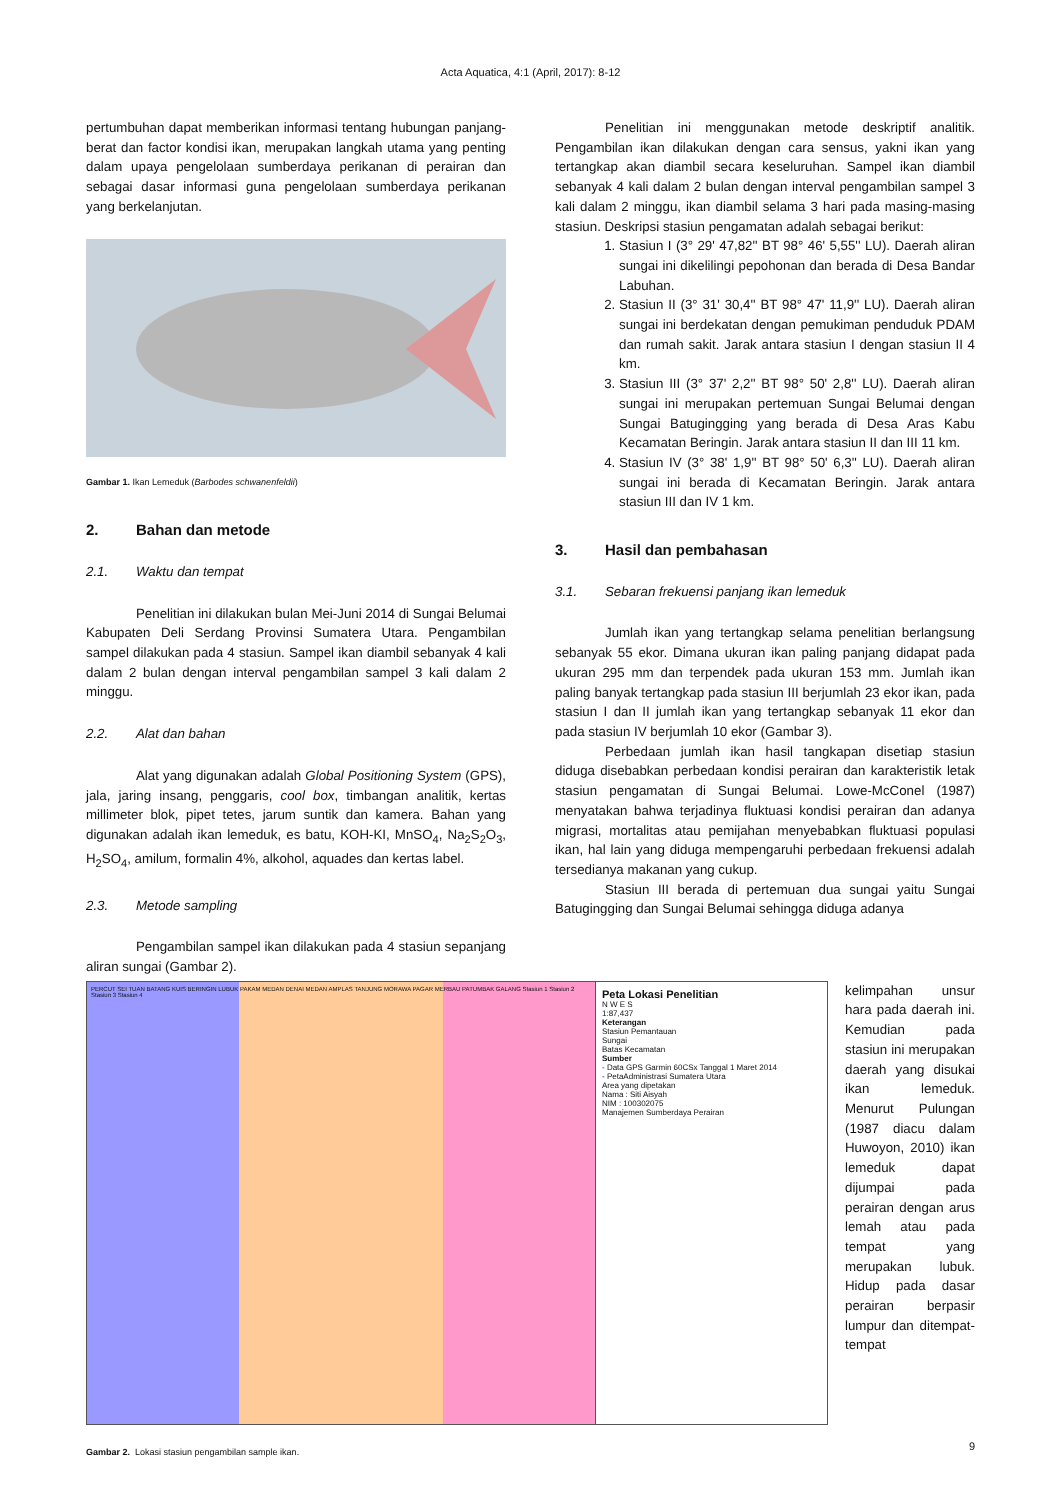Acta Aquatica, 4:1 (April, 2017): 8-12
pertumbuhan dapat memberikan informasi tentang hubungan panjang-berat dan factor kondisi ikan, merupakan langkah utama yang penting dalam upaya pengelolaan sumberdaya perikanan di perairan dan sebagai dasar informasi guna pengelolaan sumberdaya perikanan yang berkelanjutan.
Gambar 1. Ikan Lemeduk (Barbodes schwanenfeldii)
2. Bahan dan metode
2.1. Waktu dan tempat
Penelitian ini dilakukan bulan Mei-Juni 2014 di Sungai Belumai Kabupaten Deli Serdang Provinsi Sumatera Utara. Pengambilan sampel dilakukan pada 4 stasiun. Sampel ikan diambil sebanyak 4 kali dalam 2 bulan dengan interval pengambilan sampel 3 kali dalam 2 minggu.
2.2. Alat dan bahan
Alat yang digunakan adalah Global Positioning System (GPS), jala, jaring insang, penggaris, cool box, timbangan analitik, kertas millimeter blok, pipet tetes, jarum suntik dan kamera. Bahan yang digunakan adalah ikan lemeduk, es batu, KOH-KI, MnSO<sub>4</sub>, Na<sub>2</sub>S<sub>2</sub>O<sub>3</sub>, H<sub>2</sub>SO<sub>4</sub>, amilum, formalin 4%, alkohol, aquades dan kertas label.
2.3. Metode sampling
Pengambilan sampel ikan dilakukan pada 4 stasiun sepanjang aliran sungai (Gambar 2).
Penelitian ini menggunakan metode deskriptif analitik. Pengambilan ikan dilakukan dengan cara sensus, yakni ikan yang tertangkap akan diambil secara keseluruhan. Sampel ikan diambil sebanyak 4 kali dalam 2 bulan dengan interval pengambilan sampel 3 kali dalam 2 minggu, ikan diambil selama 3 hari pada masing-masing stasiun. Deskripsi stasiun pengamatan adalah sebagai berikut:
1. Stasiun I (3° 29' 47,82'' BT 98° 46' 5,55'' LU). Daerah aliran sungai ini dikelilingi pepohonan dan berada di Desa Bandar Labuhan.
2. Stasiun II (3° 31' 30,4'' BT 98° 47' 11,9'' LU). Daerah aliran sungai ini berdekatan dengan pemukiman penduduk PDAM dan rumah sakit. Jarak antara stasiun I dengan stasiun II 4 km.
3. Stasiun III (3° 37' 2,2'' BT 98° 50' 2,8'' LU). Daerah aliran sungai ini merupakan pertemuan Sungai Belumai dengan Sungai Batugingging yang berada di Desa Aras Kabu Kecamatan Beringin. Jarak antara stasiun II dan III 11 km.
4. Stasiun IV (3° 38' 1,9'' BT 98° 50' 6,3'' LU). Daerah aliran sungai ini berada di Kecamatan Beringin. Jarak antara stasiun III dan IV 1 km.
3. Hasil dan pembahasan
3.1. Sebaran frekuensi panjang ikan lemeduk
Jumlah ikan yang tertangkap selama penelitian berlangsung sebanyak 55 ekor. Dimana ukuran ikan paling panjang didapat pada ukuran 295 mm dan terpendek pada ukuran 153 mm. Jumlah ikan paling banyak tertangkap pada stasiun III berjumlah 23 ekor ikan, pada stasiun I dan II jumlah ikan yang tertangkap sebanyak 11 ekor dan pada stasiun IV berjumlah 10 ekor (Gambar 3).
Perbedaan jumlah ikan hasil tangkapan disetiap stasiun diduga disebabkan perbedaan kondisi perairan dan karakteristik letak stasiun pengamatan di Sungai Belumai. Lowe-McConel (1987) menyatakan bahwa terjadinya fluktuasi kondisi perairan dan adanya migrasi, mortalitas atau pemijahan menyebabkan fluktuasi populasi ikan, hal lain yang diduga mempengaruhi perbedaan frekuensi adalah tersedianya makanan yang cukup.
Stasiun III berada di pertemuan dua sungai yaitu Sungai Batugingging dan Sungai Belumai sehingga diduga adanya
PERCUT SEI TUAN BATANG KUIS BERINGIN LUBUK PAKAM MEDAN DENAI MEDAN AMPLAS TANJUNG MORAWA PAGAR MERBAU PATUMBAK GALANG Stasiun 1 Stasiun 2 Stasiun 3 Stasiun 4
Peta Lokasi Penelitian
N W E S
1:87,437
Keterangan
Stasiun Pemantauan
Sungai
Batas Kecamatan
Sumber
- Data GPS Garmin 60CSx Tanggal 1 Maret 2014
- PetaAdministrasi Sumatera Utara
Area yang dipetakan
Nama : Siti Aisyah
NIM : 100302075
Manajemen Sumberdaya Perairan
Gambar 2. Lokasi stasiun pengambilan sample ikan.
kelimpahan unsur hara pada daerah ini. Kemudian pada stasiun ini merupakan daerah yang disukai ikan lemeduk. Menurut Pulungan (1987 diacu dalam Huwoyon, 2010) ikan lemeduk dapat dijumpai pada perairan dengan arus lemah atau pada tempat yang merupakan lubuk. Hidup pada dasar perairan berpasir lumpur dan ditempat-tempat
9